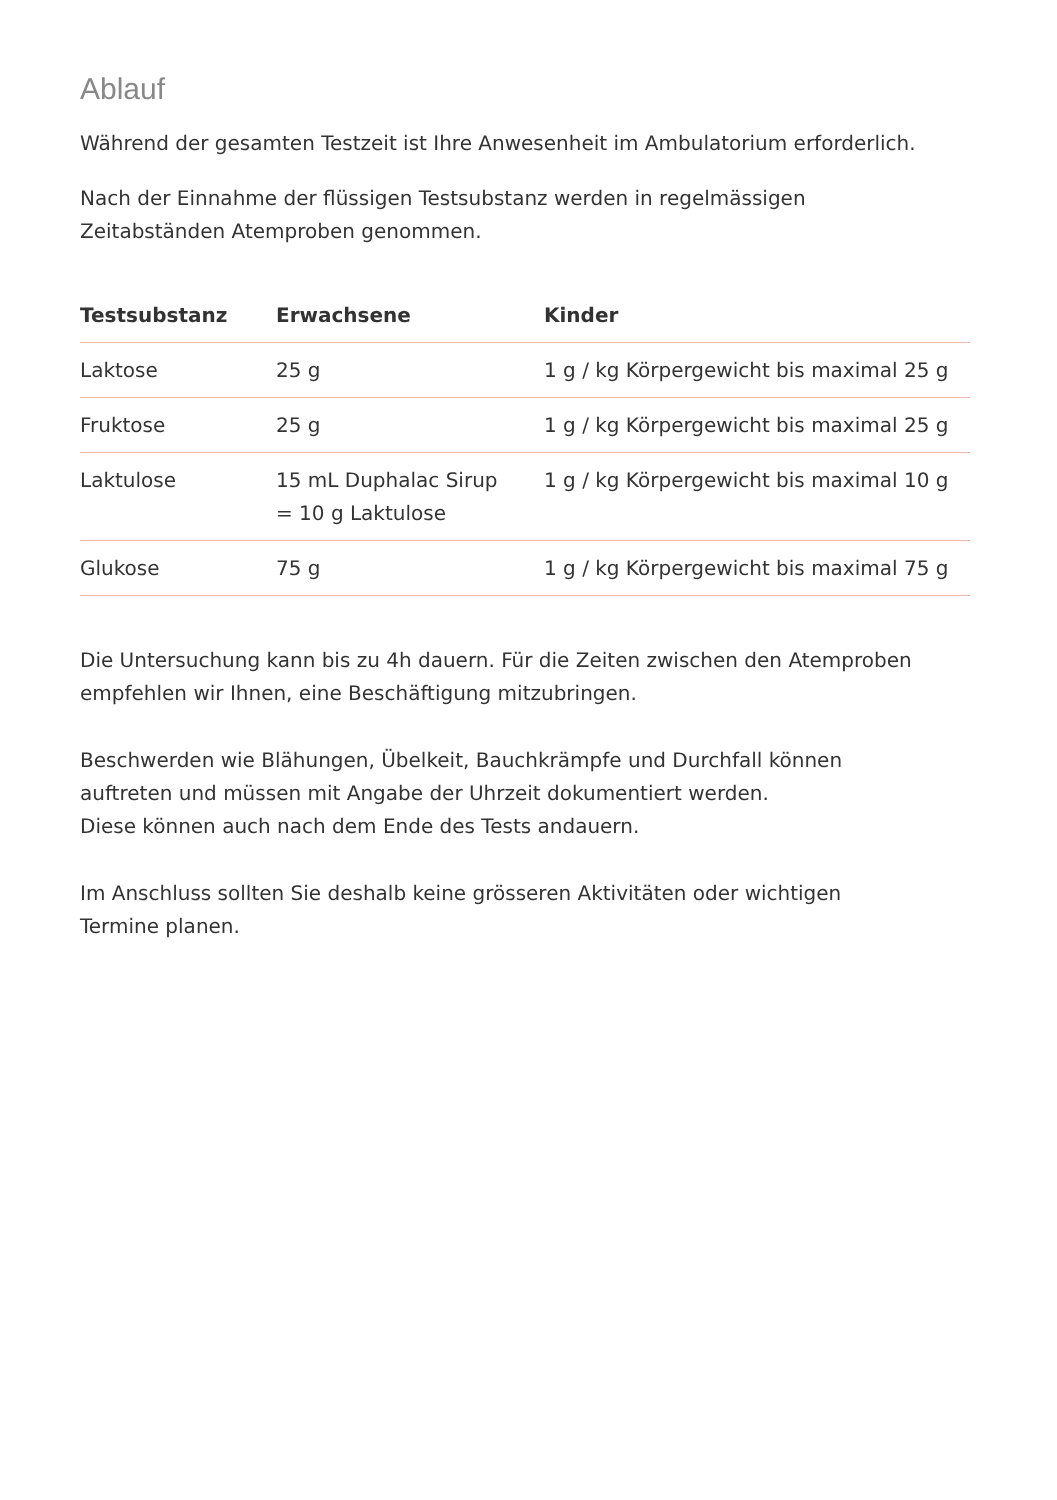Ablauf
Während der gesamten Testzeit ist Ihre Anwesenheit im Ambulatorium erforderlich.
Nach der Einnahme der flüssigen Testsubstanz werden in regelmässigen
Zeitabständen Atemproben genommen.
| Testsubstanz | Erwachsene | Kinder |
| --- | --- | --- |
| Laktose | 25 g | 1 g / kg Körpergewicht bis maximal 25 g |
| Fruktose | 25 g | 1 g / kg Körpergewicht bis maximal 25 g |
| Laktulose | 15 mL Duphalac Sirup = 10 g Laktulose | 1 g / kg Körpergewicht bis maximal 10 g |
| Glukose | 75 g | 1 g / kg Körpergewicht bis maximal 75 g |
Die Untersuchung kann bis zu 4h dauern. Für die Zeiten zwischen den Atemproben
empfehlen wir Ihnen, eine Beschäftigung mitzubringen.
Beschwerden wie Blähungen, Übelkeit, Bauchkrämpfe und Durchfall können
auftreten und müssen mit Angabe der Uhrzeit dokumentiert werden.
Diese können auch nach dem Ende des Tests andauern.
Im Anschluss sollten Sie deshalb keine grösseren Aktivitäten oder wichtigen
Termine planen.